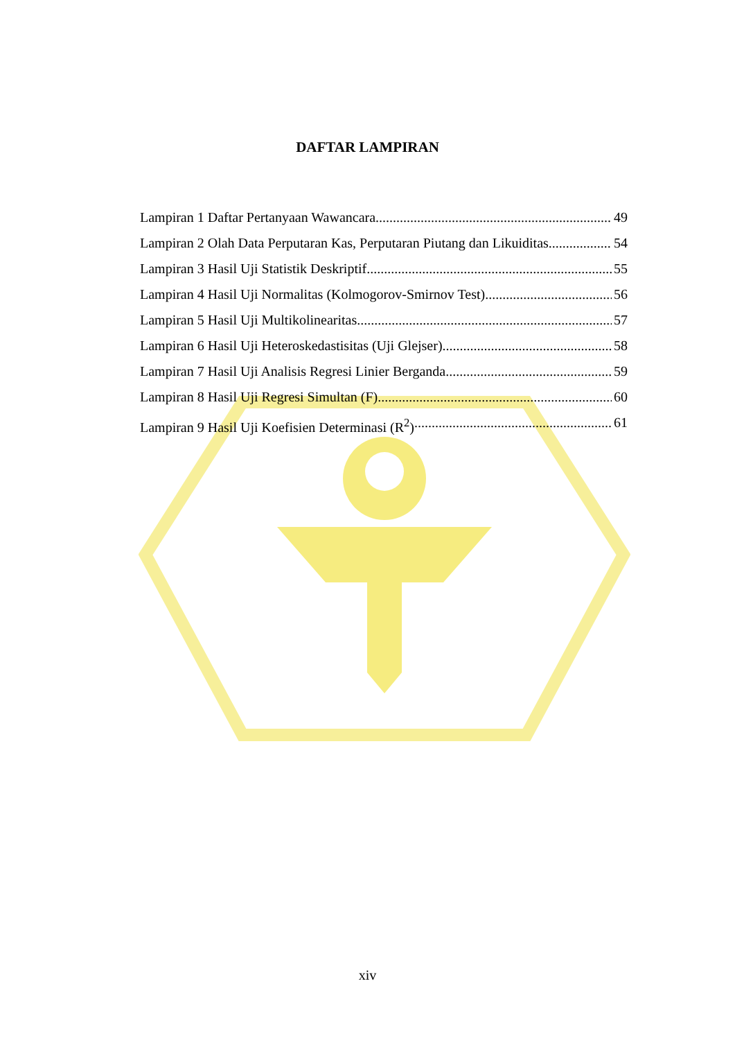DAFTAR LAMPIRAN
Lampiran 1 Daftar Pertanyaan Wawancara 49
Lampiran 2 Olah Data Perputaran Kas, Perputaran Piutang dan Likuiditas 54
Lampiran 3 Hasil Uji Statistik Deskriptif 55
Lampiran 4 Hasil Uji Normalitas (Kolmogorov-Smirnov Test) 56
Lampiran 5 Hasil Uji Multikolinearitas 57
Lampiran 6 Hasil Uji Heteroskedastisitas (Uji Glejser) 58
Lampiran 7 Hasil Uji Analisis Regresi Linier Berganda 59
Lampiran 8 Hasil Uji Regresi Simultan (F) 60
Lampiran 9 Hasil Uji Koefisien Determinasi (R<sup>2</sup>) 61
xiv